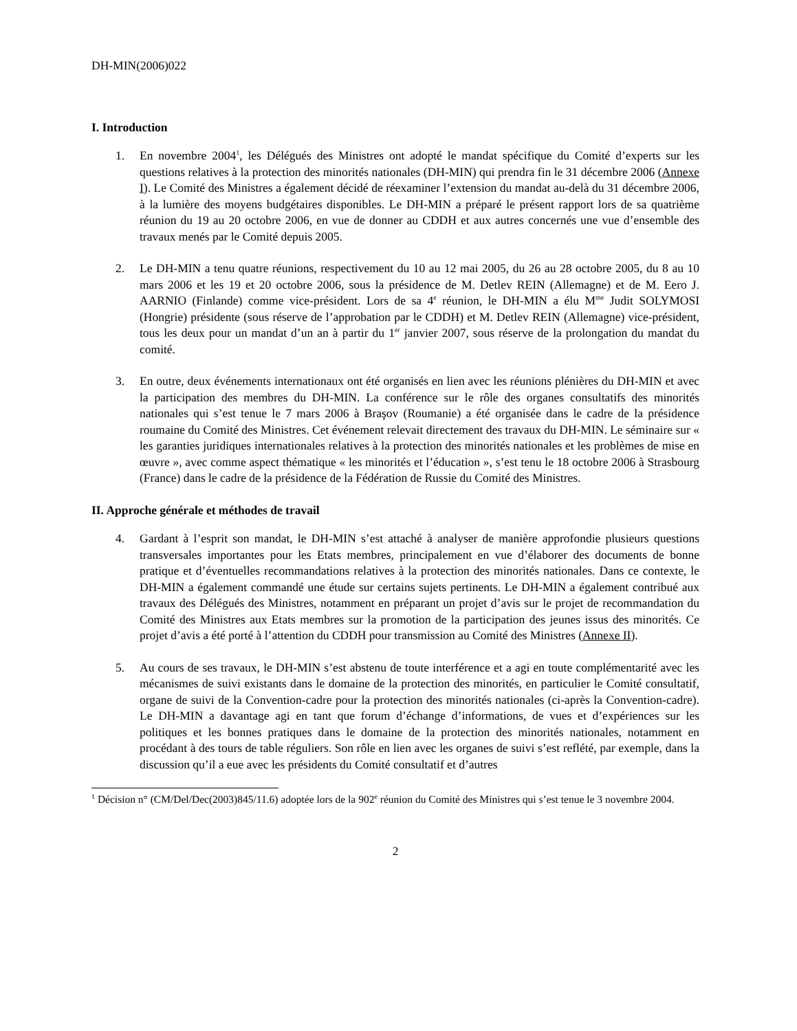DH-MIN(2006)022
I. Introduction
1. En novembre 2004<sup>1</sup>, les Délégués des Ministres ont adopté le mandat spécifique du Comité d’experts sur les questions relatives à la protection des minorités nationales (DH-MIN) qui prendra fin le 31 décembre 2006 (Annexe I). Le Comité des Ministres a également décidé de réexaminer l’extension du mandat au-delà du 31 décembre 2006, à la lumière des moyens budgétaires disponibles. Le DH-MIN a préparé le présent rapport lors de sa quatrième réunion du 19 au 20 octobre 2006, en vue de donner au CDDH et aux autres concernés une vue d’ensemble des travaux menés par le Comité depuis 2005.
2. Le DH-MIN a tenu quatre réunions, respectivement du 10 au 12 mai 2005, du 26 au 28 octobre 2005, du 8 au 10 mars 2006 et les 19 et 20 octobre 2006, sous la présidence de M. Detlev REIN (Allemagne) et de M. Eero J. AARNIO (Finlande) comme vice-président. Lors de sa 4<sup>e</sup> réunion, le DH-MIN a élu M<sup>me</sup> Judit SOLYMOSI (Hongrie) présidente (sous réserve de l’approbation par le CDDH) et M. Detlev REIN (Allemagne) vice-président, tous les deux pour un mandat d’un an à partir du 1<sup>er</sup> janvier 2007, sous réserve de la prolongation du mandat du comité.
3. En outre, deux événements internationaux ont été organisés en lien avec les réunions plénières du DH-MIN et avec la participation des membres du DH-MIN. La conférence sur le rôle des organes consultatifs des minorités nationales qui s’est tenue le 7 mars 2006 à Braşov (Roumanie) a été organisée dans le cadre de la présidence roumaine du Comité des Ministres. Cet événement relevait directement des travaux du DH-MIN. Le séminaire sur « les garanties juridiques internationales relatives à la protection des minorités nationales et les problèmes de mise en œuvre », avec comme aspect thématique « les minorités et l’éducation », s’est tenu le 18 octobre 2006 à Strasbourg (France) dans le cadre de la présidence de la Fédération de Russie du Comité des Ministres.
II. Approche générale et méthodes de travail
4. Gardant à l’esprit son mandat, le DH-MIN s’est attaché à analyser de manière approfondie plusieurs questions transversales importantes pour les Etats membres, principalement en vue d’élaborer des documents de bonne pratique et d’éventuelles recommandations relatives à la protection des minorités nationales. Dans ce contexte, le DH-MIN a également commandé une étude sur certains sujets pertinents. Le DH-MIN a également contribué aux travaux des Délégués des Ministres, notamment en préparant un projet d’avis sur le projet de recommandation du Comité des Ministres aux Etats membres sur la promotion de la participation des jeunes issus des minorités. Ce projet d’avis a été porté à l’attention du CDDH pour transmission au Comité des Ministres (Annexe II).
5. Au cours de ses travaux, le DH-MIN s’est abstenu de toute interférence et a agi en toute complémentarité avec les mécanismes de suivi existants dans le domaine de la protection des minorités, en particulier le Comité consultatif, organe de suivi de la Convention-cadre pour la protection des minorités nationales (ci-après la Convention-cadre). Le DH-MIN a davantage agi en tant que forum d’échange d’informations, de vues et d’expériences sur les politiques et les bonnes pratiques dans le domaine de la protection des minorités nationales, notamment en procédant à des tours de table réguliers. Son rôle en lien avec les organes de suivi s’est reflété, par exemple, dans la discussion qu’il a eue avec les présidents du Comité consultatif et d’autres
<sup>1</sup> Décision n° (CM/Del/Dec(2003)845/11.6) adoptée lors de la 902<sup>e</sup> réunion du Comité des Ministres qui s’est tenue le 3 novembre 2004.
2